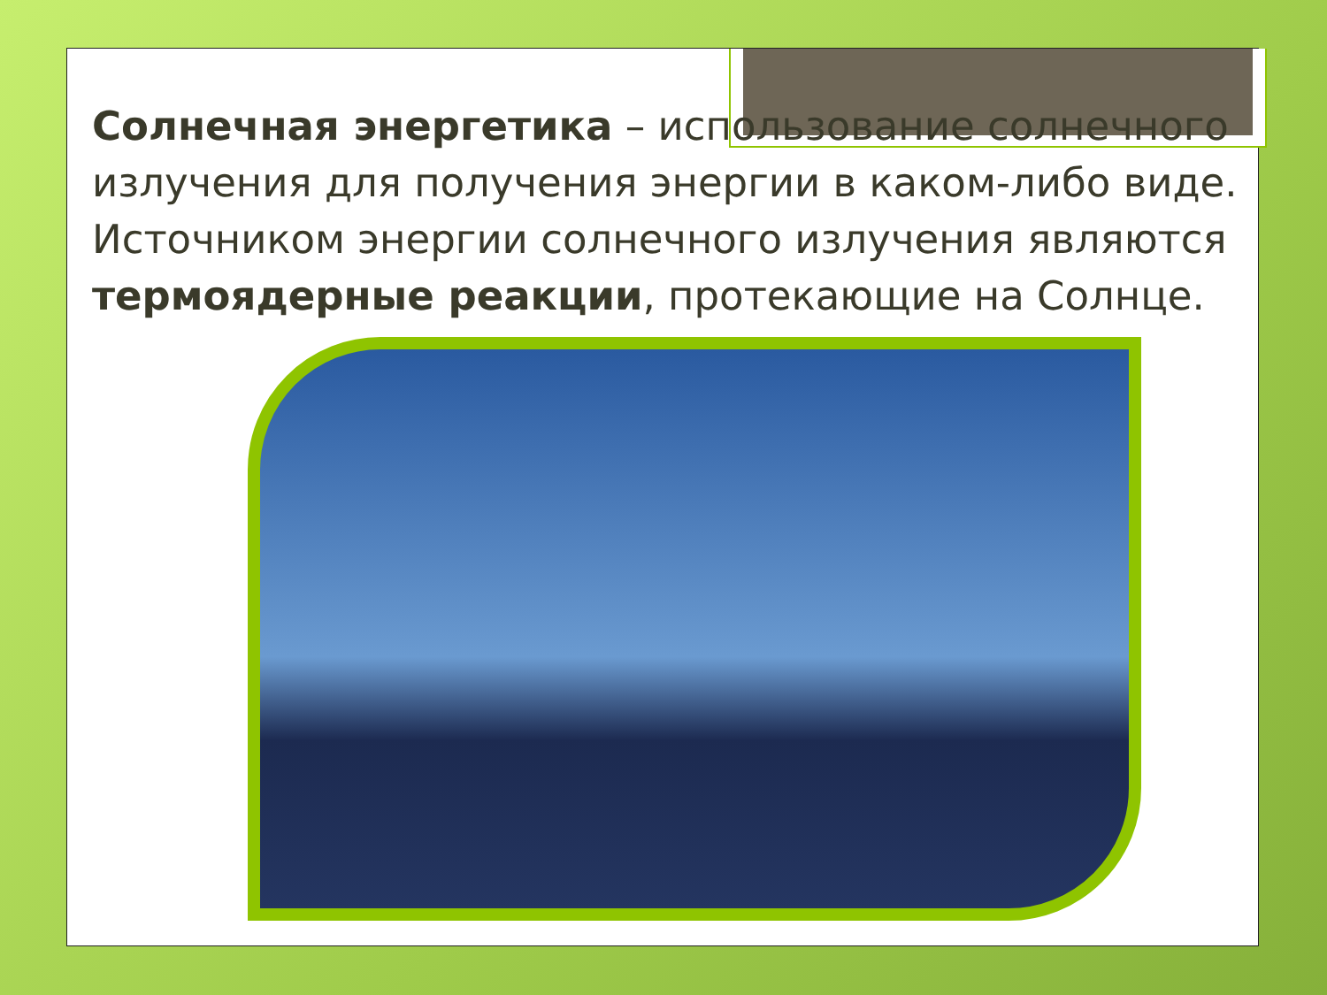Солнечная энергетика – использование солнечного излучения для получения энергии в каком-либо виде. Источником энергии солнечного излучения являются термоядерные реакции, протекающие на Солнце.